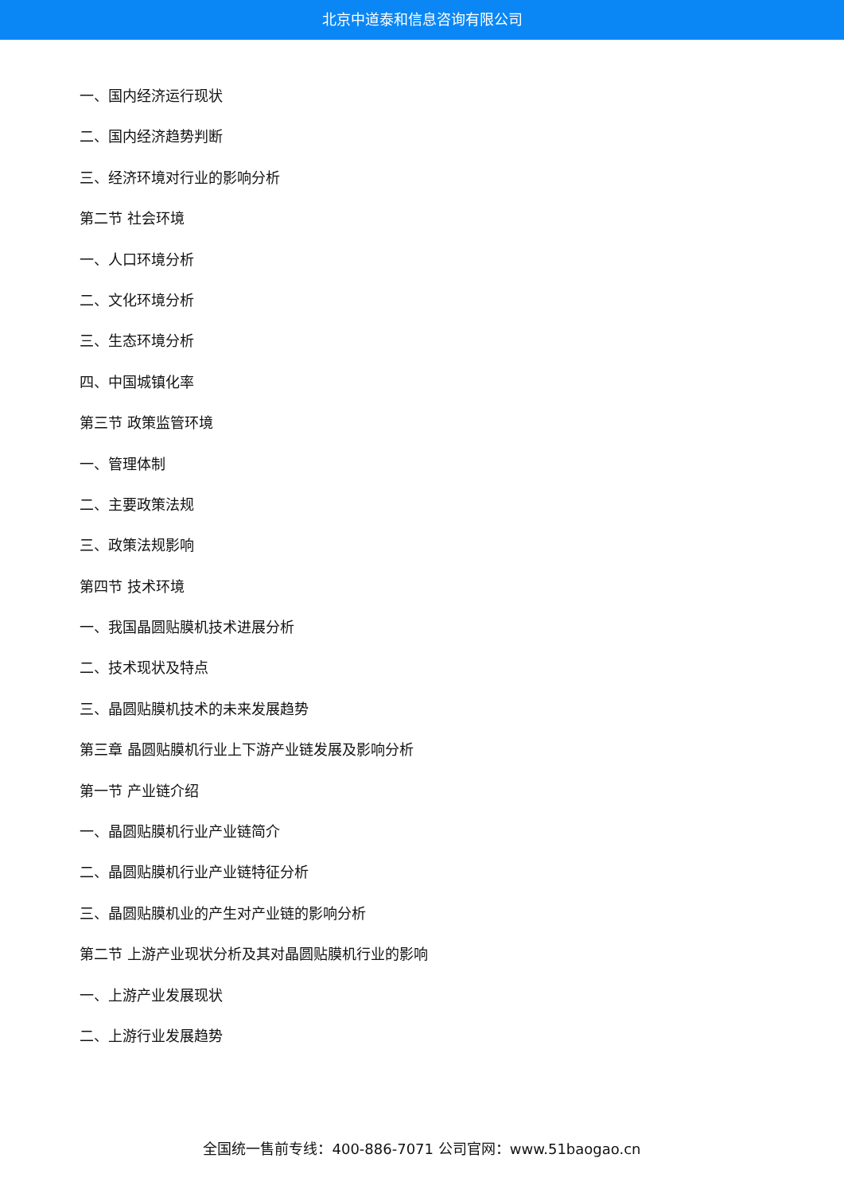北京中道泰和信息咨询有限公司
一、国内经济运行现状
二、国内经济趋势判断
三、经济环境对行业的影响分析
第二节 社会环境
一、人口环境分析
二、文化环境分析
三、生态环境分析
四、中国城镇化率
第三节 政策监管环境
一、管理体制
二、主要政策法规
三、政策法规影响
第四节 技术环境
一、我国晶圆贴膜机技术进展分析
二、技术现状及特点
三、晶圆贴膜机技术的未来发展趋势
第三章 晶圆贴膜机行业上下游产业链发展及影响分析
第一节 产业链介绍
一、晶圆贴膜机行业产业链简介
二、晶圆贴膜机行业产业链特征分析
三、晶圆贴膜机业的产生对产业链的影响分析
第二节 上游产业现状分析及其对晶圆贴膜机行业的影响
一、上游产业发展现状
二、上游行业发展趋势
全国统一售前专线：400-886-7071 公司官网：www.51baogao.cn